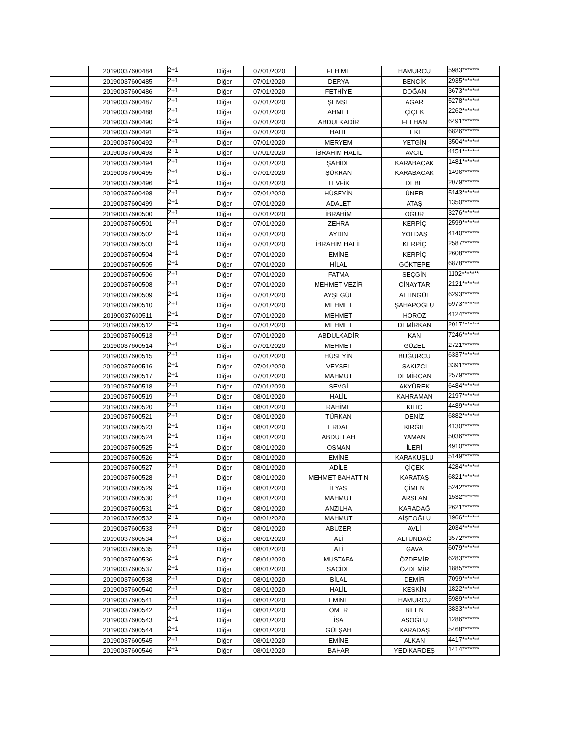| | 20190037600484 | 2+1 | Diğer | 07/01/2020 | FEHİME | HAMURCU | 5983******* |
| | 20190037600485 | 2+1 | Diğer | 07/01/2020 | DERYA | BENCİK | 2935******* |
| | 20190037600486 | 2+1 | Diğer | 07/01/2020 | FETHİYE | DOĞAN | 3673******* |
| | 20190037600487 | 2+1 | Diğer | 07/01/2020 | ŞEMSE | AĞAR | 5278******* |
| | 20190037600488 | 2+1 | Diğer | 07/01/2020 | AHMET | ÇİÇEK | 2262******* |
| | 20190037600490 | 2+1 | Diğer | 07/01/2020 | ABDULKADİR | FELHAN | 6491******* |
| | 20190037600491 | 2+1 | Diğer | 07/01/2020 | HALİL | TEKE | 6826******* |
| | 20190037600492 | 2+1 | Diğer | 07/01/2020 | MERYEM | YETGİN | 3504******* |
| | 20190037600493 | 2+1 | Diğer | 07/01/2020 | İBRAHİM HALİL | AVCIL | 4151******* |
| | 20190037600494 | 2+1 | Diğer | 07/01/2020 | ŞAHİDE | KARABACAK | 1481******* |
| | 20190037600495 | 2+1 | Diğer | 07/01/2020 | ŞÜKRAN | KARABACAK | 1496******* |
| | 20190037600496 | 2+1 | Diğer | 07/01/2020 | TEVFİK | DEBE | 2079******* |
| | 20190037600498 | 2+1 | Diğer | 07/01/2020 | HÜSEYİN | ÜNER | 5143******* |
| | 20190037600499 | 2+1 | Diğer | 07/01/2020 | ADALET | ATAŞ | 1350******* |
| | 20190037600500 | 2+1 | Diğer | 07/01/2020 | İBRAHİM | OĞUR | 3276******* |
| | 20190037600501 | 2+1 | Diğer | 07/01/2020 | ZEHRA | KERPİÇ | 2599******* |
| | 20190037600502 | 2+1 | Diğer | 07/01/2020 | AYDIN | YOLDAŞ | 4140******* |
| | 20190037600503 | 2+1 | Diğer | 07/01/2020 | İBRAHİM HALİL | KERPİÇ | 2587******* |
| | 20190037600504 | 2+1 | Diğer | 07/01/2020 | EMİNE | KERPİÇ | 2608******* |
| | 20190037600505 | 2+1 | Diğer | 07/01/2020 | HİLAL | GÖKTEPE | 6878******* |
| | 20190037600506 | 2+1 | Diğer | 07/01/2020 | FATMA | SEÇGİN | 1102******* |
| | 20190037600508 | 2+1 | Diğer | 07/01/2020 | MEHMET VEZİR | CİNAYTAR | 2121******* |
| | 20190037600509 | 2+1 | Diğer | 07/01/2020 | AYŞEGÜL | ALTINGÜL | 6293******* |
| | 20190037600510 | 2+1 | Diğer | 07/01/2020 | MEHMET | ŞAHAPOĞLU | 6973******* |
| | 20190037600511 | 2+1 | Diğer | 07/01/2020 | MEHMET | HOROZ | 4124******* |
| | 20190037600512 | 2+1 | Diğer | 07/01/2020 | MEHMET | DEMİRKAN | 2017******* |
| | 20190037600513 | 2+1 | Diğer | 07/01/2020 | ABDULKADİR | KAN | 7246******* |
| | 20190037600514 | 2+1 | Diğer | 07/01/2020 | MEHMET | GÜZEL | 2721******* |
| | 20190037600515 | 2+1 | Diğer | 07/01/2020 | HÜSEYİN | BUĞURCU | 6337******* |
| | 20190037600516 | 2+1 | Diğer | 07/01/2020 | VEYSEL | SAKIZCI | 3391******* |
| | 20190037600517 | 2+1 | Diğer | 07/01/2020 | MAHMUT | DEMİRCAN | 2579******* |
| | 20190037600518 | 2+1 | Diğer | 07/01/2020 | SEVGİ | AKYÜREK | 6484******* |
| | 20190037600519 | 2+1 | Diğer | 08/01/2020 | HALİL | KAHRAMAN | 2197******* |
| | 20190037600520 | 2+1 | Diğer | 08/01/2020 | RAHİME | KILIÇ | 4489******* |
| | 20190037600521 | 2+1 | Diğer | 08/01/2020 | TÜRKAN | DENİZ | 6882******* |
| | 20190037600523 | 2+1 | Diğer | 08/01/2020 | ERDAL | KIRĞIL | 4130******* |
| | 20190037600524 | 2+1 | Diğer | 08/01/2020 | ABDULLAH | YAMAN | 5036******* |
| | 20190037600525 | 2+1 | Diğer | 08/01/2020 | OSMAN | İLERİ | 4910******* |
| | 20190037600526 | 2+1 | Diğer | 08/01/2020 | EMİNE | KARAKUŞLU | 5149******* |
| | 20190037600527 | 2+1 | Diğer | 08/01/2020 | ADİLE | ÇİÇEK | 4284******* |
| | 20190037600528 | 2+1 | Diğer | 08/01/2020 | MEHMET BAHATTİN | KARATAŞ | 6821******* |
| | 20190037600529 | 2+1 | Diğer | 08/01/2020 | İLYAS | ÇİMEN | 5242******* |
| | 20190037600530 | 2+1 | Diğer | 08/01/2020 | MAHMUT | ARSLAN | 1532******* |
| | 20190037600531 | 2+1 | Diğer | 08/01/2020 | ANZILHA | KARADAĞ | 2621******* |
| | 20190037600532 | 2+1 | Diğer | 08/01/2020 | MAHMUT | AİŞEOĞLU | 1966******* |
| | 20190037600533 | 2+1 | Diğer | 08/01/2020 | ABUZER | AVLİ | 2034******* |
| | 20190037600534 | 2+1 | Diğer | 08/01/2020 | ALİ | ALTUNDAĞ | 3572******* |
| | 20190037600535 | 2+1 | Diğer | 08/01/2020 | ALİ | GAVA | 6079******* |
| | 20190037600536 | 2+1 | Diğer | 08/01/2020 | MUSTAFA | ÖZDEMİR | 6283******* |
| | 20190037600537 | 2+1 | Diğer | 08/01/2020 | SACİDE | ÖZDEMİR | 1885******* |
| | 20190037600538 | 2+1 | Diğer | 08/01/2020 | BİLAL | DEMİR | 7099******* |
| | 20190037600540 | 2+1 | Diğer | 08/01/2020 | HALİL | KESKİN | 1822******* |
| | 20190037600541 | 2+1 | Diğer | 08/01/2020 | EMİNE | HAMURCU | 5989******* |
| | 20190037600542 | 2+1 | Diğer | 08/01/2020 | ÖMER | BİLEN | 3833******* |
| | 20190037600543 | 2+1 | Diğer | 08/01/2020 | İSA | ASOĞLU | 1286******* |
| | 20190037600544 | 2+1 | Diğer | 08/01/2020 | GÜLŞAH | KARADAŞ | 5468******* |
| | 20190037600545 | 2+1 | Diğer | 08/01/2020 | EMİNE | ALKAN | 4417******* |
| | 20190037600546 | 2+1 | Diğer | 08/01/2020 | BAHAR | YEDİKARDEŞ | 1414******* |